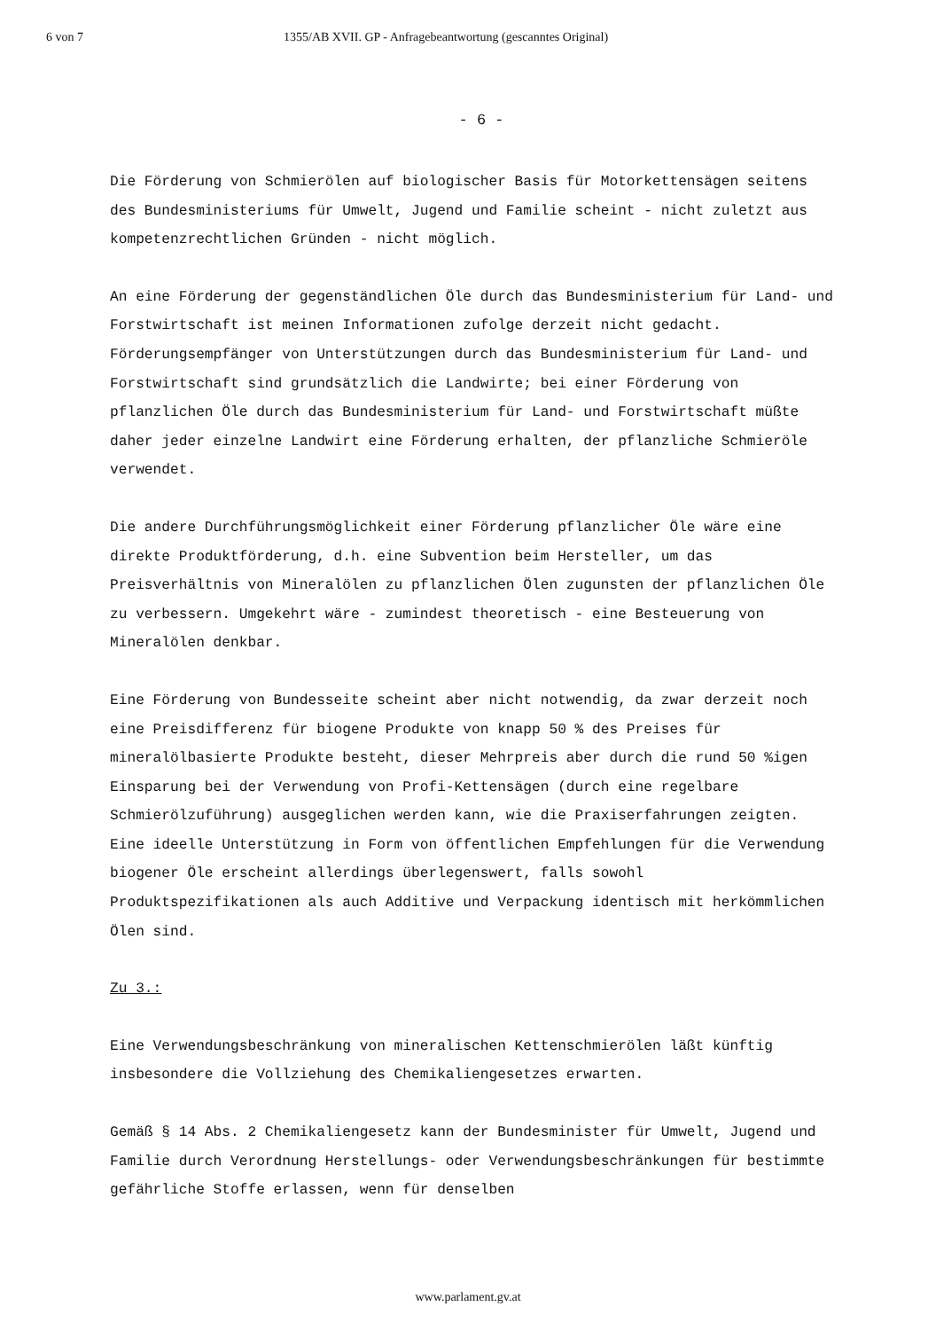6 von 7 1355/AB XVII. GP - Anfragebeantwortung (gescanntes Original)
- 6 -
Die Förderung von Schmierölen auf biologischer Basis für Motorkettensägen seitens des Bundesministeriums für Umwelt, Jugend und Familie scheint - nicht zuletzt aus kompetenzrechtlichen Gründen - nicht möglich.
An eine Förderung der gegenständlichen Öle durch das Bundesministerium für Land- und Forstwirtschaft ist meinen Informationen zufolge derzeit nicht gedacht. Förderungsempfänger von Unterstützungen durch das Bundesministerium für Land- und Forstwirtschaft sind grundsätzlich die Landwirte; bei einer Förderung von pflanzlichen Öle durch das Bundesministerium für Land- und Forstwirtschaft müßte daher jeder einzelne Landwirt eine Förderung erhalten, der pflanzliche Schmieröle verwendet.
Die andere Durchführungsmöglichkeit einer Förderung pflanzlicher Öle wäre eine direkte Produktförderung, d.h. eine Subvention beim Hersteller, um das Preisverhältnis von Mineralölen zu pflanzlichen Ölen zugunsten der pflanzlichen Öle zu verbessern. Umgekehrt wäre - zumindest theoretisch - eine Besteuerung von Mineralölen denkbar.
Eine Förderung von Bundesseite scheint aber nicht notwendig, da zwar derzeit noch eine Preisdifferenz für biogene Produkte von knapp 50 % des Preises für mineralölbasierte Produkte besteht, dieser Mehrpreis aber durch die rund 50 %igen Einsparung bei der Verwendung von Profi-Kettensägen (durch eine regelbare Schmierölzuführung) ausgeglichen werden kann, wie die Praxiserfahrungen zeigten. Eine ideelle Unterstützung in Form von öffentlichen Empfehlungen für die Verwendung biogener Öle erscheint allerdings überlegenswert, falls sowohl Produktspezifikationen als auch Additive und Verpackung identisch mit herkömmlichen Ölen sind.
Zu 3.:
Eine Verwendungsbeschränkung von mineralischen Kettenschmierölen läßt künftig insbesondere die Vollziehung des Chemikaliengesetzes erwarten.
Gemäß § 14 Abs. 2 Chemikaliengesetz kann der Bundesminister für Umwelt, Jugend und Familie durch Verordnung Herstellungs- oder Verwendungsbeschränkungen für bestimmte gefährliche Stoffe erlassen, wenn für denselben
www.parlament.gv.at